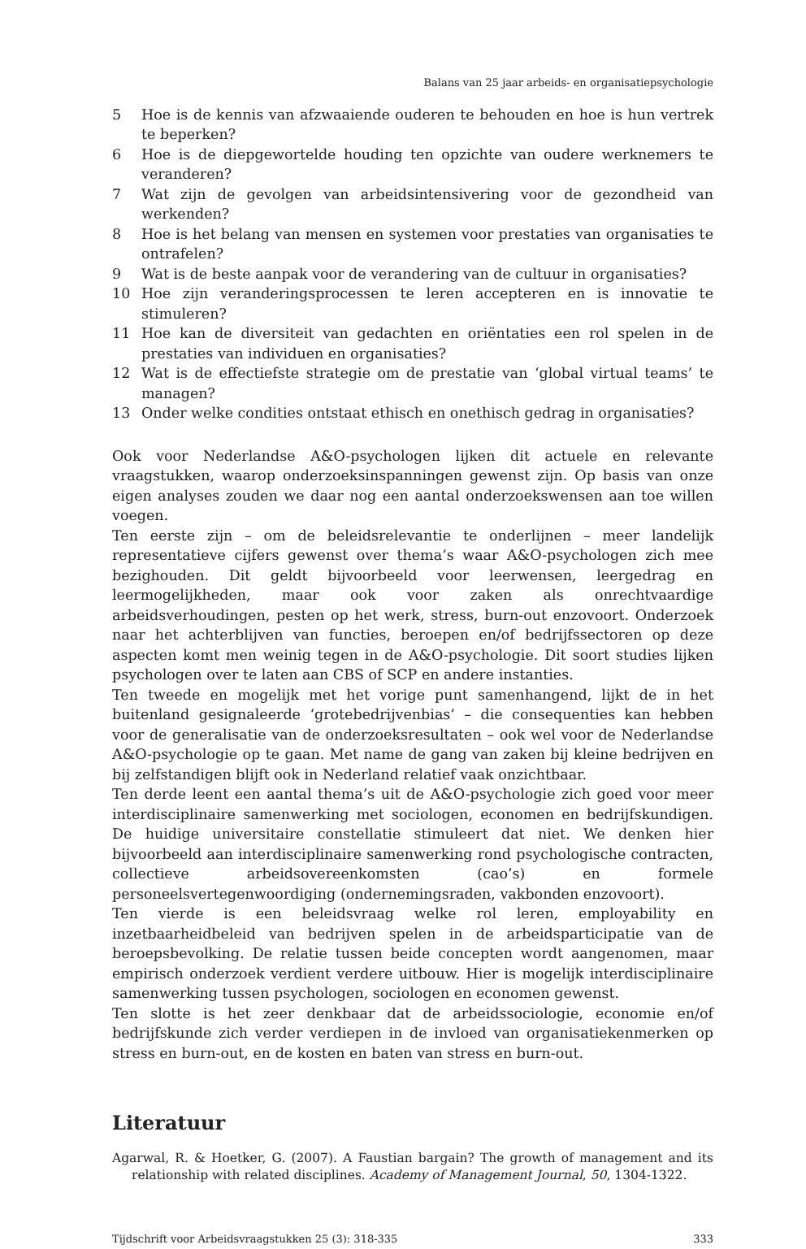Balans van 25 jaar arbeids- en organisatiepsychologie
5 Hoe is de kennis van afzwaaiende ouderen te behouden en hoe is hun vertrek te beperken?
6 Hoe is de diepgewortelde houding ten opzichte van oudere werknemers te veranderen?
7 Wat zijn de gevolgen van arbeidsintensivering voor de gezondheid van werkenden?
8 Hoe is het belang van mensen en systemen voor prestaties van organisaties te ontrafelen?
9 Wat is de beste aanpak voor de verandering van de cultuur in organisaties?
10 Hoe zijn veranderingsprocessen te leren accepteren en is innovatie te stimuleren?
11 Hoe kan de diversiteit van gedachten en oriëntaties een rol spelen in de prestaties van individuen en organisaties?
12 Wat is de effectiefste strategie om de prestatie van ‘global virtual teams’ te managen?
13 Onder welke condities ontstaat ethisch en onethisch gedrag in organisaties?
Ook voor Nederlandse A&O-psychologen lijken dit actuele en relevante vraagstukken, waarop onderzoeksinspanningen gewenst zijn. Op basis van onze eigen analyses zouden we daar nog een aantal onderzoekswensen aan toe willen voegen.
Ten eerste zijn – om de beleidsrelevantie te onderlijnen – meer landelijk representatieve cijfers gewenst over thema’s waar A&O-psychologen zich mee bezighouden. Dit geldt bijvoorbeeld voor leerwensen, leergedrag en leermogelijkheden, maar ook voor zaken als onrechtvaardige arbeidsverhoudingen, pesten op het werk, stress, burn-out enzovoort. Onderzoek naar het achterblijven van functies, beroepen en/of bedrijfssectoren op deze aspecten komt men weinig tegen in de A&O-psychologie. Dit soort studies lijken psychologen over te laten aan CBS of SCP en andere instanties.
Ten tweede en mogelijk met het vorige punt samenhangend, lijkt de in het buitenland gesignaleerde ‘grotebedrijvenbias’ – die consequenties kan hebben voor de generalisatie van de onderzoeksresultaten – ook wel voor de Nederlandse A&O-psychologie op te gaan. Met name de gang van zaken bij kleine bedrijven en bij zelfstandigen blijft ook in Nederland relatief vaak onzichtbaar.
Ten derde leent een aantal thema’s uit de A&O-psychologie zich goed voor meer interdisciplinaire samenwerking met sociologen, economen en bedrijfskundigen. De huidige universitaire constellatie stimuleert dat niet. We denken hier bijvoorbeeld aan interdisciplinaire samenwerking rond psychologische contracten, collectieve arbeidsovereenkomsten (cao’s) en formele personeelsvertegenwoordiging (ondernemingsraden, vakbonden enzovoort).
Ten vierde is een beleidsvraag welke rol leren, employability en inzetbaarheidbeleid van bedrijven spelen in de arbeidsparticipatie van de beroepsbevolking. De relatie tussen beide concepten wordt aangenomen, maar empirisch onderzoek verdient verdere uitbouw. Hier is mogelijk interdisciplinaire samenwerking tussen psychologen, sociologen en economen gewenst.
Ten slotte is het zeer denkbaar dat de arbeidssociologie, economie en/of bedrijfskunde zich verder verdiepen in de invloed van organisatiekenmerken op stress en burn-out, en de kosten en baten van stress en burn-out.
Literatuur
Agarwal, R. & Hoetker, G. (2007). A Faustian bargain? The growth of management and its relationship with related disciplines. Academy of Management Journal, 50, 1304-1322.
Tijdschrift voor Arbeidsvraagstukken 25 (3): 318-335 333